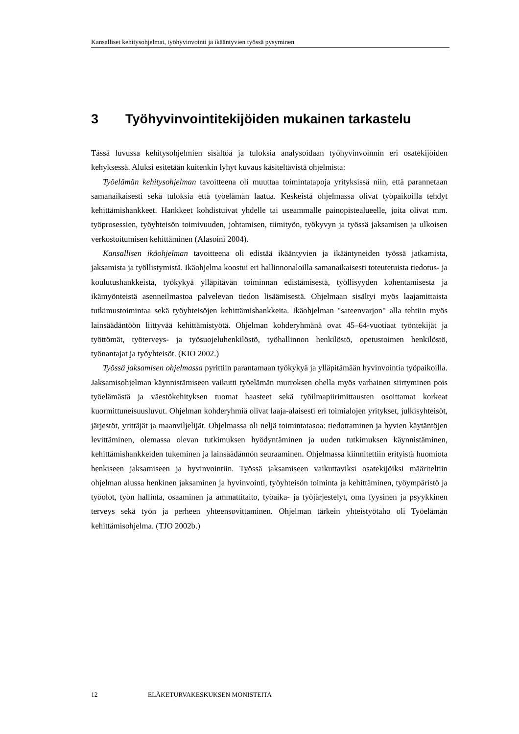Kansalliset kehitysohjelmat, työhyvinvointi ja ikääntyvien työssä pysyminen
3 Työhyvinvointitekijöiden mukainen tarkastelu
Tässä luvussa kehitysohjelmien sisältöä ja tuloksia analysoidaan työhyvinvoinnin eri osatekijöiden kehyksessä. Aluksi esitetään kuitenkin lyhyt kuvaus käsiteltävistä ohjelmista:
Työelämän kehitysohjelman tavoitteena oli muuttaa toimintatapoja yrityksissä niin, että parannetaan samanaikaisesti sekä tuloksia että työelämän laatua. Keskeistä ohjelmassa olivat työpaikoilla tehdyt kehittämishankkeet. Hankkeet kohdistuivat yhdelle tai useammalle painopistealueelle, joita olivat mm. työprosessien, työyhteisön toimivuuden, johtamisen, tiimityön, työkyvyn ja työssä jaksamisen ja ulkoisen verkostoitumisen kehittäminen (Alasoini 2004).
Kansallisen ikäohjelman tavoitteena oli edistää ikääntyvien ja ikääntyneiden työssä jatkamista, jaksamista ja työllistymistä. Ikäohjelma koostui eri hallinnonaloilla samanaikaisesti toteutetuista tiedotus- ja koulutushankkeista, työkykyä ylläpitävän toiminnan edistämisestä, työllisyyden kohentamisesta ja ikämyönteistä asenneilmastoa palvelevan tiedon lisäämisestä. Ohjelmaan sisältyi myös laajamittaista tutkimustoimintaa sekä työyhteisöjen kehittämishankkeita. Ikäohjelman "sateenvarjon" alla tehtiin myös lainsäädäntöön liittyvää kehittämistyötä. Ohjelman kohderyhmänä ovat 45–64-vuotiaat työntekijät ja työttömät, työterveys- ja työsuojeluhenkilöstö, työhallinnon henkilöstö, opetustoimen henkilöstö, työnantajat ja työyhteisöt. (KIO 2002.)
Työssä jaksamisen ohjelmassa pyrittiin parantamaan työkykyä ja ylläpitämään hyvinvointia työpaikoilla. Jaksamisohjelman käynnistämiseen vaikutti työelämän murroksen ohella myös varhainen siirtyminen pois työelämästä ja väestökehityksen tuomat haasteet sekä työilmapiirimittausten osoittamat korkeat kuormittuneisuusluvut. Ohjelman kohderyhmiä olivat laaja-alaisesti eri toimialojen yritykset, julkisyhteisöt, järjestöt, yrittäjät ja maanviljelijät. Ohjelmassa oli neljä toimintatasoa: tiedottaminen ja hyvien käytäntöjen levittäminen, olemassa olevan tutkimuksen hyödyntäminen ja uuden tutkimuksen käynnistäminen, kehittämishankkeiden tukeminen ja lainsäädännön seuraaminen. Ohjelmassa kiinnitettiin erityistä huomiota henkiseen jaksamiseen ja hyvinvointiin. Työssä jaksamiseen vaikuttaviksi osatekijöiksi määriteltiin ohjelman alussa henkinen jaksaminen ja hyvinvointi, työyhteisön toiminta ja kehittäminen, työympäristö ja työolot, työn hallinta, osaaminen ja ammattitaito, työaika- ja työjärjestelyt, oma fyysinen ja psyykkinen terveys sekä työn ja perheen yhteensovittaminen. Ohjelman tärkein yhteistyötaho oli Työelämän kehittämisohjelma. (TJO 2002b.)
12 ELÄKETURVAKESKUKSEN MONISTEITA